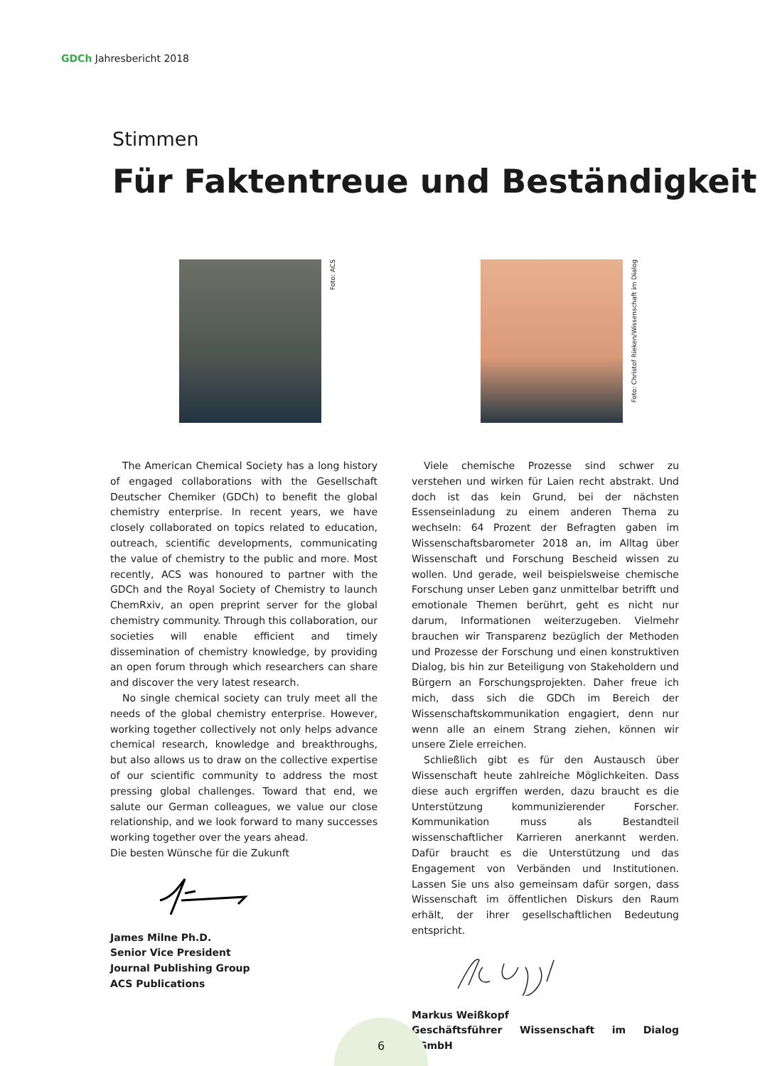GDCh Jahresbericht 2018
Stimmen
Für Faktentreue und Beständigkeit
Foto: ACS
The American Chemical Society has a long history of engaged collaborations with the Gesellschaft Deutscher Chemiker (GDCh) to benefit the global chemistry enterprise. In recent years, we have closely collaborated on topics related to education, outreach, scientific developments, communicating the value of chemistry to the public and more. Most recently, ACS was honoured to partner with the GDCh and the Royal Society of Chemistry to launch ChemRxiv, an open preprint server for the global chemistry community. Through this collaboration, our societies will enable efficient and timely dissemination of chemistry knowledge, by providing an open forum through which researchers can share and discover the very latest research.
No single chemical society can truly meet all the needs of the global chemistry enterprise. However, working together collectively not only helps advance chemical research, knowledge and breakthroughs, but also allows us to draw on the collective expertise of our scientific community to address the most pressing global challenges. Toward that end, we salute our German colleagues, we value our close relationship, and we look forward to many successes working together over the years ahead.
Die besten Wünsche für die Zukunft
James Milne Ph.D.
Senior Vice President
Journal Publishing Group
ACS Publications
Foto: Christof Rieken/Wissenschaft im Dialog
Viele chemische Prozesse sind schwer zu verstehen und wirken für Laien recht abstrakt. Und doch ist das kein Grund, bei der nächsten Essenseinladung zu einem anderen Thema zu wechseln: 64 Prozent der Befragten gaben im Wissenschaftsbarometer 2018 an, im Alltag über Wissenschaft und Forschung Bescheid wissen zu wollen. Und gerade, weil beispielsweise chemische Forschung unser Leben ganz unmittelbar betrifft und emotionale Themen berührt, geht es nicht nur darum, Informationen weiterzugeben. Vielmehr brauchen wir Transparenz bezüglich der Methoden und Prozesse der Forschung und einen konstruktiven Dialog, bis hin zur Beteiligung von Stakeholdern und Bürgern an Forschungsprojekten. Daher freue ich mich, dass sich die GDCh im Bereich der Wissenschaftskommunikation engagiert, denn nur wenn alle an einem Strang ziehen, können wir unsere Ziele erreichen.
Schließlich gibt es für den Austausch über Wissenschaft heute zahlreiche Möglichkeiten. Dass diese auch ergriffen werden, dazu braucht es die Unterstützung kommunizierender Forscher. Kommunikation muss als Bestandteil wissenschaftlicher Karrieren anerkannt werden. Dafür braucht es die Unterstützung und das Engagement von Verbänden und Institutionen. Lassen Sie uns also gemeinsam dafür sorgen, dass Wissenschaft im öffentlichen Diskurs den Raum erhält, der ihrer gesellschaftlichen Bedeutung entspricht.
Markus Weißkopf
Geschäftsführer Wissenschaft im Dialog gGmbH
6